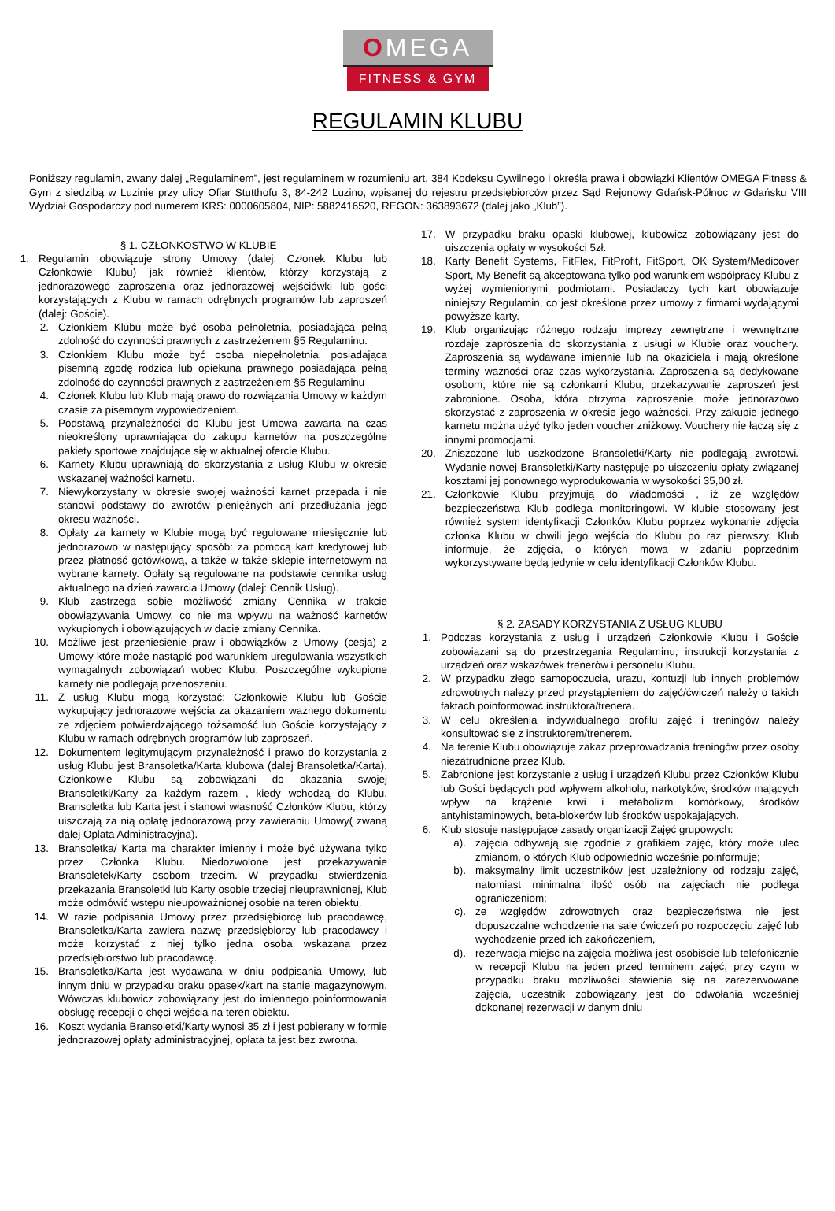OMEGA
FITNESS & GYM
REGULAMIN KLUBU
Poniższy regulamin, zwany dalej „Regulaminem”, jest regulaminem w rozumieniu art. 384 Kodeksu Cywilnego i określa prawa i obowiązki Klientów OMEGA Fitness & Gym z siedzibą w Luzinie przy ulicy Ofiar Stutthofu 3, 84-242 Luzino, wpisanej do rejestru przedsiębiorców przez Sąd Rejonowy Gdańsk-Północ w Gdańsku VIII Wydział Gospodarczy pod numerem KRS: 0000605804, NIP: 5882416520, REGON: 363893672 (dalej jako „Klub”).
§ 1. CZŁONKOSTWO W KLUBIE
1. Regulamin obowiązuje strony Umowy (dalej: Członek Klubu lub Członkowie Klubu) jak również klientów, którzy korzystają z jednorazowego zaproszenia oraz jednorazowej wejściówki lub gości korzystających z Klubu w ramach odrębnych programów lub zaproszeń (dalej: Goście).
2. Członkiem Klubu może być osoba pełnoletnia, posiadająca pełną zdolność do czynności prawnych z zastrzeżeniem §5 Regulaminu.
3. Członkiem Klubu może być osoba niepełnoletnia, posiadająca pisemną zgodę rodzica lub opiekuna prawnego posiadająca pełną zdolność do czynności prawnych z zastrzeżeniem §5 Regulaminu
4. Członek Klubu lub Klub mają prawo do rozwiązania Umowy w każdym czasie za pisemnym wypowiedzeniem.
5. Podstawą przynależności do Klubu jest Umowa zawarta na czas nieokreślony uprawniająca do zakupu karnetów na poszczególne pakiety sportowe znajdujące się w aktualnej ofercie Klubu.
6. Karnety Klubu uprawniają do skorzystania z usług Klubu w okresie wskazanej ważności karnetu.
7. Niewykorzystany w okresie swojej ważności karnet przepada i nie stanowi podstawy do zwrotów pieniężnych ani przedłużania jego okresu ważności.
8. Opłaty za karnety w Klubie mogą być regulowane miesięcznie lub jednorazowo w następujący sposób: za pomocą kart kredytowej lub przez płatność gotówkową, a także w także sklepie internetowym na wybrane karnety. Opłaty są regulowane na podstawie cennika usług aktualnego na dzień zawarcia Umowy (dalej: Cennik Usług).
9. Klub zastrzega sobie możliwość zmiany Cennika w trakcie obowiązywania Umowy, co nie ma wpływu na ważność karnetów wykupionych i obowiązujących w dacie zmiany Cennika.
10. Możliwe jest przeniesienie praw i obowiązków z Umowy (cesja) z Umowy które może nastąpić pod warunkiem uregulowania wszystkich wymagalnych zobowiązań wobec Klubu. Poszczególne wykupione karnety nie podlegają przenoszeniu.
11. Z usług Klubu mogą korzystać: Członkowie Klubu lub Goście wykupujący jednorazowe wejścia za okazaniem ważnego dokumentu ze zdjęciem potwierdzającego tożsamość lub Goście korzystający z Klubu w ramach odrębnych programów lub zaproszeń.
12. Dokumentem legitymującym przynależność i prawo do korzystania z usług Klubu jest Bransoletka/Karta klubowa (dalej Bransoletka/Karta). Członkowie Klubu są zobowiązani do okazania swojej Bransoletki/Karty za każdym razem , kiedy wchodzą do Klubu. Bransoletka lub Karta jest i stanowi własność Członków Klubu, którzy uiszczają za nią opłatę jednorazową przy zawieraniu Umowy( zwaną dalej Oplata Administracyjna).
13. Bransoletka/ Karta ma charakter imienny i może być używana tylko przez Członka Klubu. Niedozwolone jest przekazywanie Bransoletek/Karty osobom trzecim. W przypadku stwierdzenia przekazania Bransoletki lub Karty osobie trzeciej nieuprawnionej, Klub może odmówić wstępu nieupoważnionej osobie na teren obiektu.
14. W razie podpisania Umowy przez przedsiębiorcę lub pracodawcę, Bransoletka/Karta zawiera nazwę przedsiębiorcy lub pracodawcy i może korzystać z niej tylko jedna osoba wskazana przez przedsiębiorstwo lub pracodawcę.
15. Bransoletka/Karta jest wydawana w dniu podpisania Umowy, lub innym dniu w przypadku braku opasek/kart na stanie magazynowym. Wówczas klubowicz zobowiązany jest do imiennego poinformowania obsługę recepcji o chęci wejścia na teren obiektu.
16. Koszt wydania Bransoletki/Karty wynosi 35 zł i jest pobierany w formie jednorazowej opłaty administracyjnej, opłata ta jest bez zwrotna.
17. W przypadku braku opaski klubowej, klubowicz zobowiązany jest do uiszczenia opłaty w wysokości 5zł.
18. Karty Benefit Systems, FitFlex, FitProfit, FitSport, OK System/Medicover Sport, My Benefit są akceptowana tylko pod warunkiem współpracy Klubu z wyżej wymienionymi podmiotami. Posiadaczy tych kart obowiązuje niniejszy Regulamin, co jest określone przez umowy z firmami wydającymi powyższe karty.
19. Klub organizując różnego rodzaju imprezy zewnętrzne i wewnętrzne rozdaje zaproszenia do skorzystania z usługi w Klubie oraz vouchery. Zaproszenia są wydawane imiennie lub na okaziciela i mają określone terminy ważności oraz czas wykorzystania. Zaproszenia są dedykowane osobom, które nie są członkami Klubu, przekazywanie zaproszeń jest zabronione. Osoba, która otrzyma zaproszenie może jednorazowo skorzystać z zaproszenia w okresie jego ważności. Przy zakupie jednego karnetu można użyć tylko jeden voucher zniżkowy. Vouchery nie łączą się z innymi promocjami.
20. Zniszczone lub uszkodzone Bransoletki/Karty nie podlegają zwrotowi. Wydanie nowej Bransoletki/Karty następuje po uiszczeniu opłaty związanej kosztami jej ponownego wyprodukowania w wysokości 35,00 zł.
21. Członkowie Klubu przyjmują do wiadomości , iż ze względów bezpieczeństwa Klub podlega monitoringowi. W klubie stosowany jest również system identyfikacji Członków Klubu poprzez wykonanie zdjęcia członka Klubu w chwili jego wejścia do Klubu po raz pierwszy. Klub informuje, że zdjęcia, o których mowa w zdaniu poprzednim wykorzystywane będą jedynie w celu identyfikacji Członków Klubu.
§ 2. ZASADY KORZYSTANIA Z USŁUG KLUBU
1. Podczas korzystania z usług i urządzeń Członkowie Klubu i Goście zobowiązani są do przestrzegania Regulaminu, instrukcji korzystania z urządzeń oraz wskazówek trenerów i personelu Klubu.
2. W przypadku złego samopoczucia, urazu, kontuzji lub innych problemów zdrowotnych należy przed przystąpieniem do zajęć/ćwiczeń należy o takich faktach poinformować instruktora/trenera.
3. W celu określenia indywidualnego profilu zajęć i treningów należy konsultować się z instruktorem/trenerem.
4. Na terenie Klubu obowiązuje zakaz przeprowadzania treningów przez osoby niezatrudnione przez Klub.
5. Zabronione jest korzystanie z usług i urządzeń Klubu przez Członków Klubu lub Gości będących pod wpływem alkoholu, narkotyków, środków mających wpływ na krążenie krwi i metabolizm komórkowy, środków antyhistaminowych, beta-blokerów lub środków uspokajających.
6. Klub stosuje następujące zasady organizacji Zajęć grupowych:
a). zajęcia odbywają się zgodnie z grafikiem zajęć, który może ulec zmianom, o których Klub odpowiednio wcześnie poinformuje;
b). maksymalny limit uczestników jest uzależniony od rodzaju zajęć, natomiast minimalna ilość osób na zajęciach nie podlega ograniczeniom;
c). ze względów zdrowotnych oraz bezpieczeństwa nie jest dopuszczalne wchodzenie na salę ćwiczeń po rozpoczęciu zajęć lub wychodzenie przed ich zakończeniem,
d). rezerwacja miejsc na zajęcia możliwa jest osobiście lub telefonicznie w recepcji Klubu na jeden przed terminem zajęć, przy czym w przypadku braku możliwości stawienia się na zarezerwowane zajęcia, uczestnik zobowiązany jest do odwołania wcześniej dokonanej rezerwacji w danym dniu